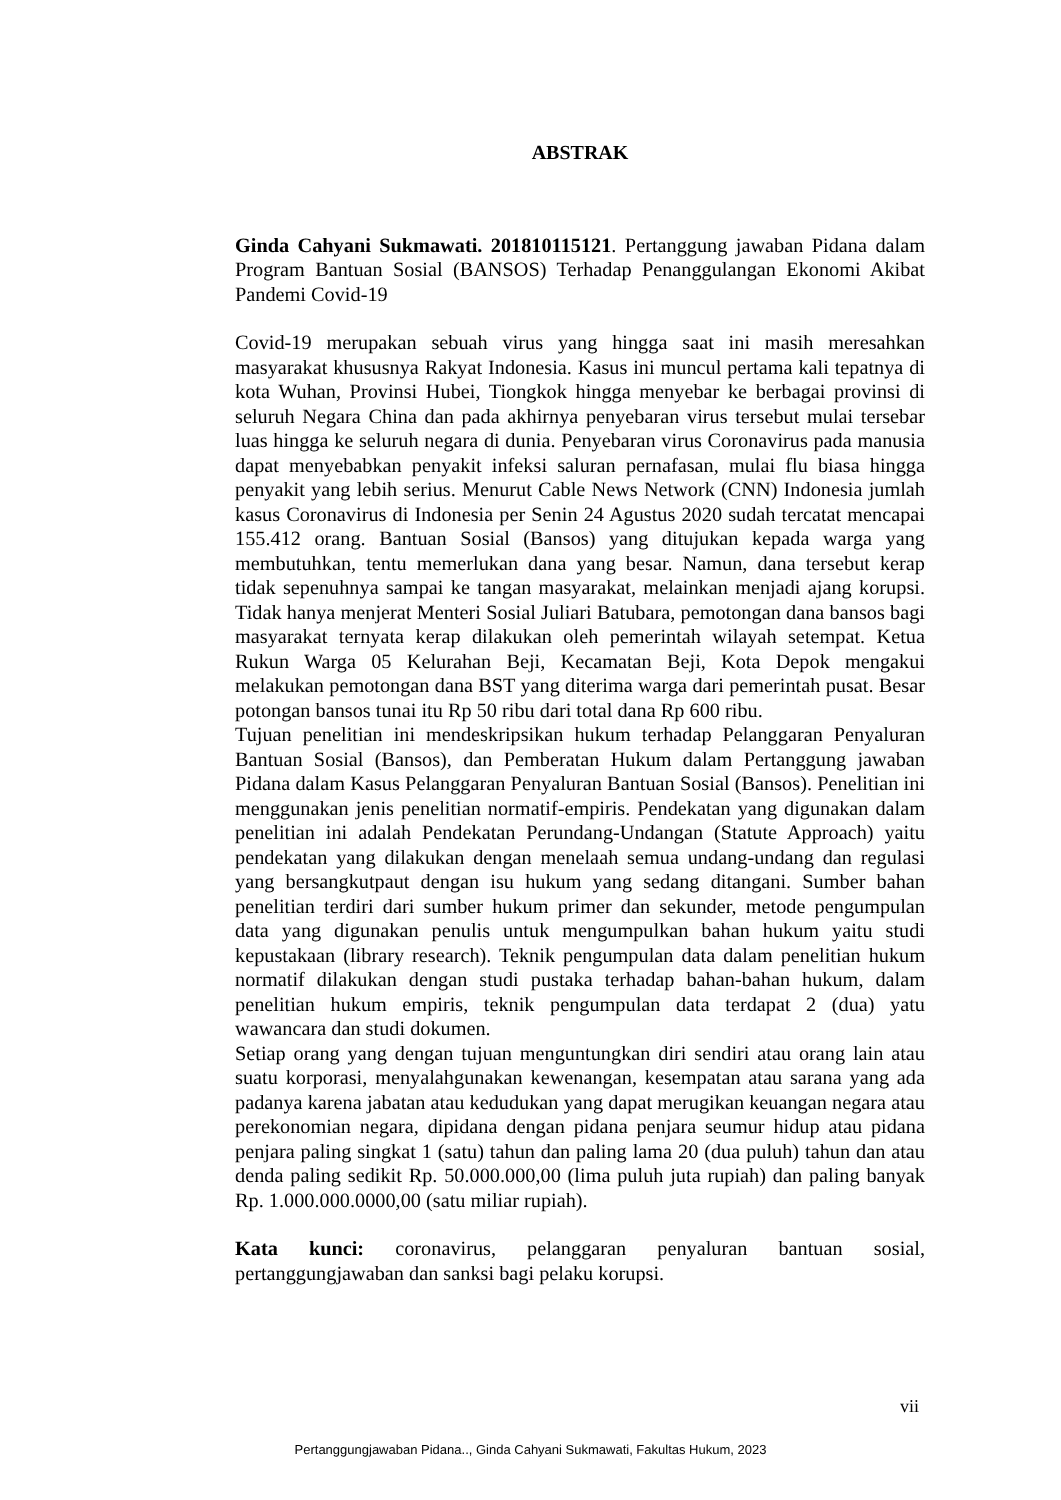ABSTRAK
Ginda Cahyani Sukmawati. 201810115121. Pertanggung jawaban Pidana dalam Program Bantuan Sosial (BANSOS) Terhadap Penanggulangan Ekonomi Akibat Pandemi Covid-19
Covid-19 merupakan sebuah virus yang hingga saat ini masih meresahkan masyarakat khususnya Rakyat Indonesia. Kasus ini muncul pertama kali tepatnya di kota Wuhan, Provinsi Hubei, Tiongkok hingga menyebar ke berbagai provinsi di seluruh Negara China dan pada akhirnya penyebaran virus tersebut mulai tersebar luas hingga ke seluruh negara di dunia. Penyebaran virus Coronavirus pada manusia dapat menyebabkan penyakit infeksi saluran pernafasan, mulai flu biasa hingga penyakit yang lebih serius. Menurut Cable News Network (CNN) Indonesia jumlah kasus Coronavirus di Indonesia per Senin 24 Agustus 2020 sudah tercatat mencapai 155.412 orang. Bantuan Sosial (Bansos) yang ditujukan kepada warga yang membutuhkan, tentu memerlukan dana yang besar. Namun, dana tersebut kerap tidak sepenuhnya sampai ke tangan masyarakat, melainkan menjadi ajang korupsi. Tidak hanya menjerat Menteri Sosial Juliari Batubara, pemotongan dana bansos bagi masyarakat ternyata kerap dilakukan oleh pemerintah wilayah setempat. Ketua Rukun Warga 05 Kelurahan Beji, Kecamatan Beji, Kota Depok mengakui melakukan pemotongan dana BST yang diterima warga dari pemerintah pusat. Besar potongan bansos tunai itu Rp 50 ribu dari total dana Rp 600 ribu.
Tujuan penelitian ini mendeskripsikan hukum terhadap Pelanggaran Penyaluran Bantuan Sosial (Bansos), dan Pemberatan Hukum dalam Pertanggung jawaban Pidana dalam Kasus Pelanggaran Penyaluran Bantuan Sosial (Bansos). Penelitian ini menggunakan jenis penelitian normatif-empiris. Pendekatan yang digunakan dalam penelitian ini adalah Pendekatan Perundang-Undangan (Statute Approach) yaitu pendekatan yang dilakukan dengan menelaah semua undang-undang dan regulasi yang bersangkutpaut dengan isu hukum yang sedang ditangani. Sumber bahan penelitian terdiri dari sumber hukum primer dan sekunder, metode pengumpulan data yang digunakan penulis untuk mengumpulkan bahan hukum yaitu studi kepustakaan (library research). Teknik pengumpulan data dalam penelitian hukum normatif dilakukan dengan studi pustaka terhadap bahan-bahan hukum, dalam penelitian hukum empiris, teknik pengumpulan data terdapat 2 (dua) yatu wawancara dan studi dokumen.
Setiap orang yang dengan tujuan menguntungkan diri sendiri atau orang lain atau suatu korporasi, menyalahgunakan kewenangan, kesempatan atau sarana yang ada padanya karena jabatan atau kedudukan yang dapat merugikan keuangan negara atau perekonomian negara, dipidana dengan pidana penjara seumur hidup atau pidana penjara paling singkat 1 (satu) tahun dan paling lama 20 (dua puluh) tahun dan atau denda paling sedikit Rp. 50.000.000,00 (lima puluh juta rupiah) dan paling banyak Rp. 1.000.000.0000,00 (satu miliar rupiah).
Kata kunci: coronavirus, pelanggaran penyaluran bantuan sosial, pertanggungjawaban dan sanksi bagi pelaku korupsi.
vii
Pertanggungjawaban Pidana.., Ginda Cahyani Sukmawati, Fakultas Hukum, 2023